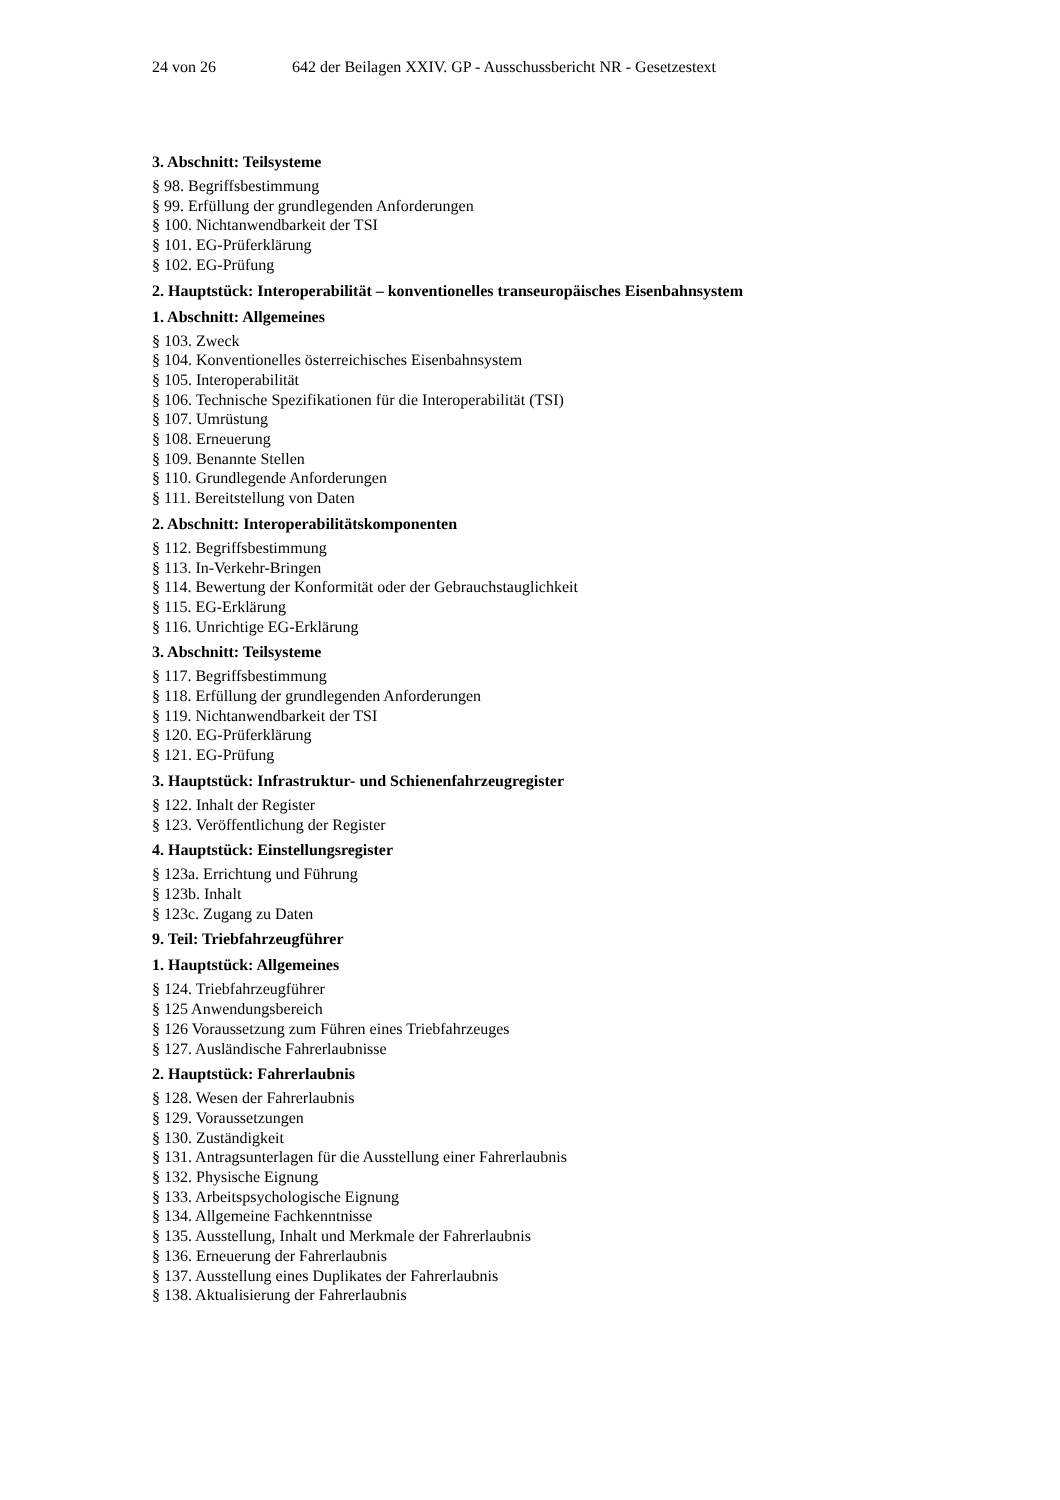24 von 26 642 der Beilagen XXIV. GP - Ausschussbericht NR - Gesetzestext
3. Abschnitt: Teilsysteme
§ 98. Begriffsbestimmung
§ 99. Erfüllung der grundlegenden Anforderungen
§ 100. Nichtanwendbarkeit der TSI
§ 101. EG-Prüferklärung
§ 102. EG-Prüfung
2. Hauptstück: Interoperabilität – konventionelles transeuropäisches Eisenbahnsystem
1. Abschnitt: Allgemeines
§ 103. Zweck
§ 104. Konventionelles österreichisches Eisenbahnsystem
§ 105. Interoperabilität
§ 106. Technische Spezifikationen für die Interoperabilität (TSI)
§ 107. Umrüstung
§ 108. Erneuerung
§ 109. Benannte Stellen
§ 110. Grundlegende Anforderungen
§ 111. Bereitstellung von Daten
2. Abschnitt: Interoperabilitätskomponenten
§ 112. Begriffsbestimmung
§ 113. In-Verkehr-Bringen
§ 114. Bewertung der Konformität oder der Gebrauchstauglichkeit
§ 115. EG-Erklärung
§ 116. Unrichtige EG-Erklärung
3. Abschnitt: Teilsysteme
§ 117. Begriffsbestimmung
§ 118. Erfüllung der grundlegenden Anforderungen
§ 119. Nichtanwendbarkeit der TSI
§ 120. EG-Prüferklärung
§ 121. EG-Prüfung
3. Hauptstück: Infrastruktur- und Schienenfahrzeugregister
§ 122. Inhalt der Register
§ 123. Veröffentlichung der Register
4. Hauptstück: Einstellungsregister
§ 123a. Errichtung und Führung
§ 123b. Inhalt
§ 123c. Zugang zu Daten
9. Teil: Triebfahrzeugführer
1. Hauptstück: Allgemeines
§ 124. Triebfahrzeugführer
§ 125 Anwendungsbereich
§ 126 Voraussetzung zum Führen eines Triebfahrzeuges
§ 127. Ausländische Fahrerlaubnisse
2. Hauptstück: Fahrerlaubnis
§ 128. Wesen der Fahrerlaubnis
§ 129. Voraussetzungen
§ 130. Zuständigkeit
§ 131. Antragsunterlagen für die Ausstellung einer Fahrerlaubnis
§ 132. Physische Eignung
§ 133. Arbeitspsychologische Eignung
§ 134. Allgemeine Fachkenntnisse
§ 135. Ausstellung, Inhalt und Merkmale der Fahrerlaubnis
§ 136. Erneuerung der Fahrerlaubnis
§ 137. Ausstellung eines Duplikates der Fahrerlaubnis
§ 138. Aktualisierung der Fahrerlaubnis